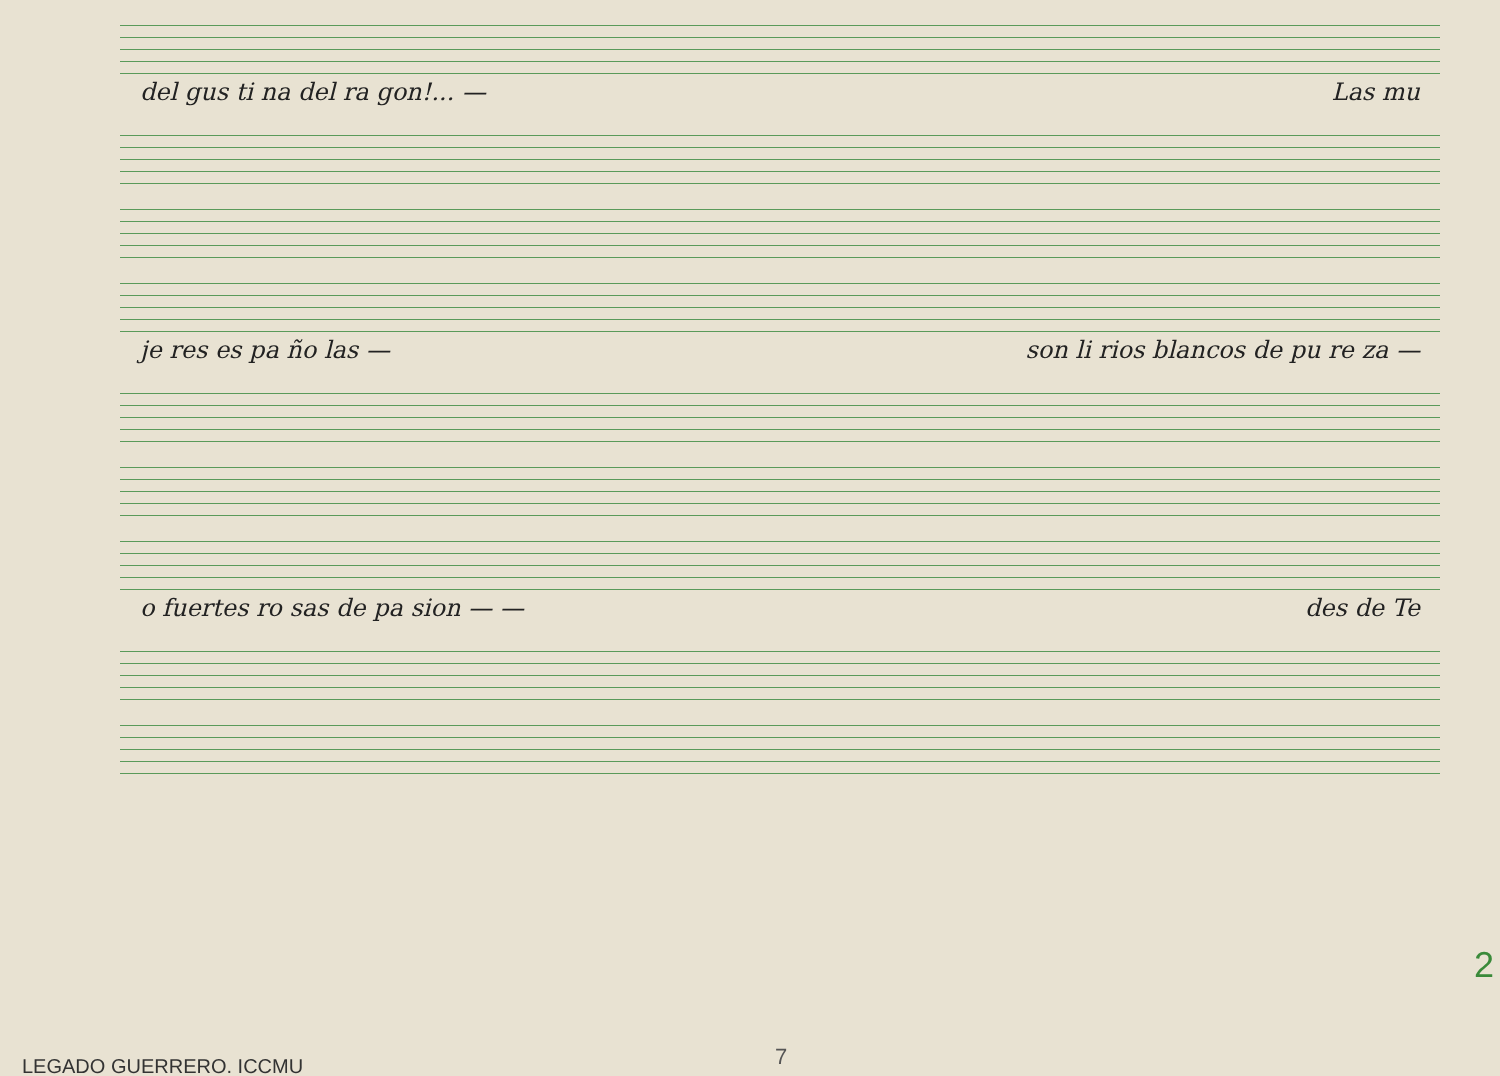del gus ti na del ra gon!... — Las mu
je res es pa ño las — son li rios blancos de pu re za —
o fuertes ro sas de pa sion — — des de Te
2
7
LEGADO GUERRERO. ICCMU